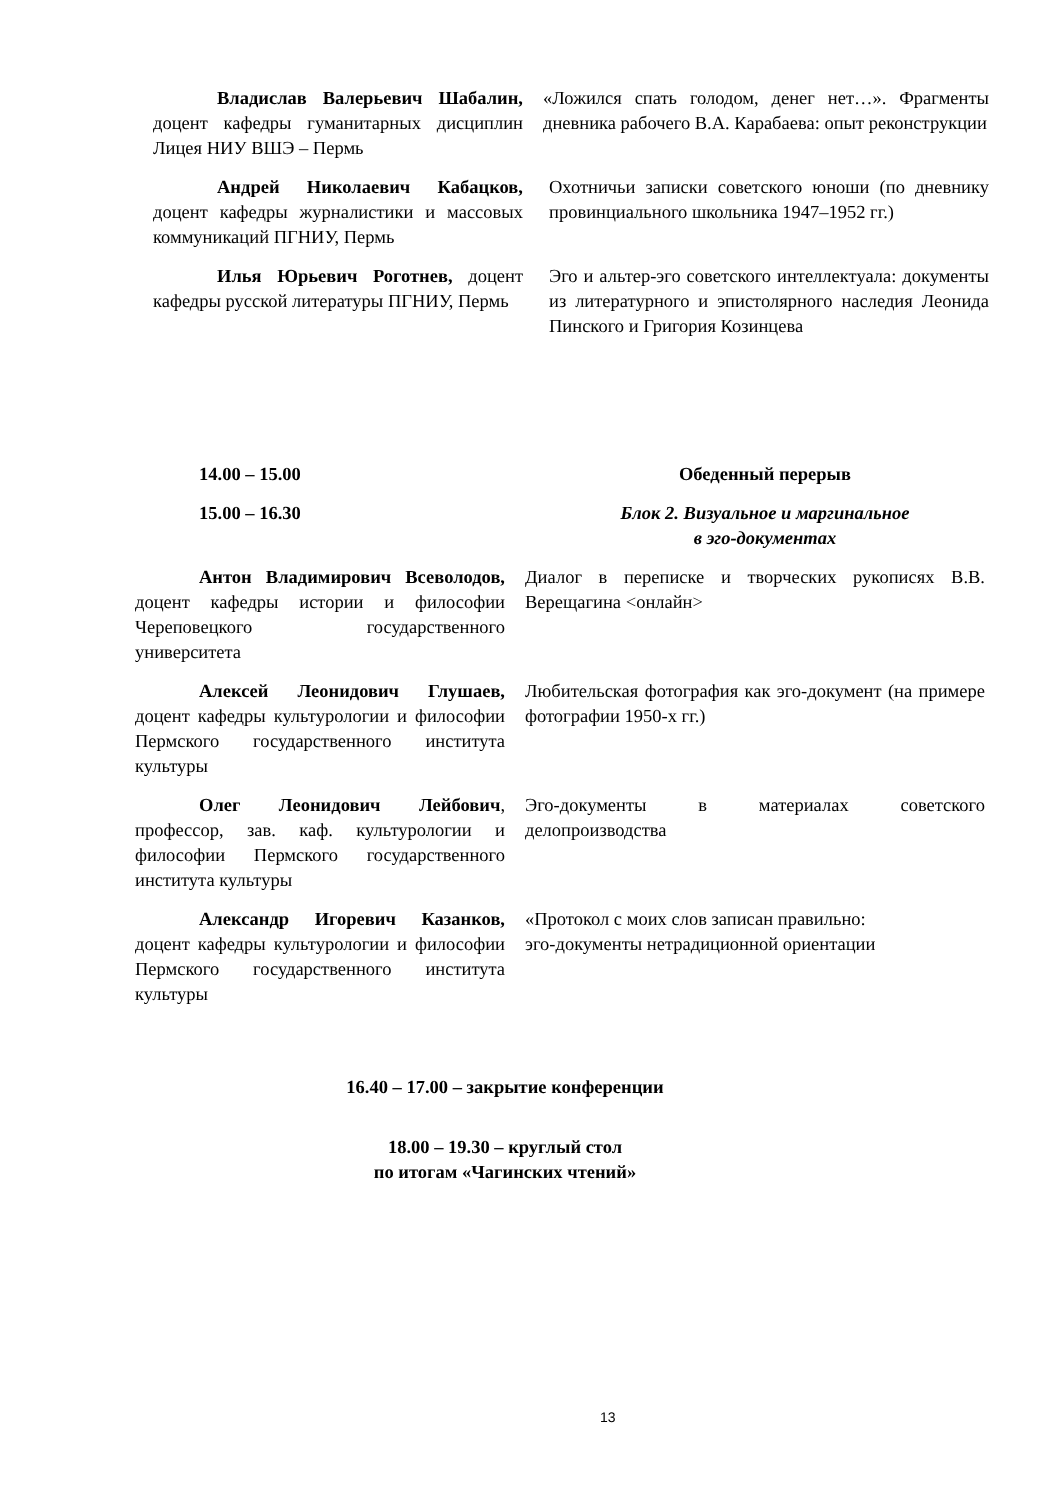| Владислав Валерьевич Шабалин, доцент кафедры гуманитарных дисциплин Лицея НИУ ВШЭ – Пермь | «Ложился спать голодом, денег нет…». Фрагменты дневника рабочего В.А. Карабаева: опыт реконструкции |
| Андрей Николаевич Кабацков, доцент кафедры журналистики и массовых коммуникаций ПГНИУ, Пермь | Охотничьи записки советского юноши (по дневнику провинциального школьника 1947–1952 гг.) |
| Илья Юрьевич Роготнев, доцент кафедры русской литературы ПГНИУ, Пермь | Эго и альтер-эго советского интеллектуала: документы из литературного и эпистолярного наследия Леонида Пинского и Григория Козинцева |
| 14.00 – 15.00 | Обеденный перерыв |
| 15.00 – 16.30 | Блок 2. Визуальное и маргинальное в эго-документах |
| Антон Владимирович Всеволодов, доцент кафедры истории и философии Череповецкого государственного университета | Диалог в переписке и творческих рукописях В.В. Верещагина <онлайн> |
| Алексей Леонидович Глушаев, доцент кафедры культурологии и философии Пермского государственного института культуры | Любительская фотография как эго-документ (на примере фотографии 1950-х гг.) |
| Олег Леонидович Лейбович , профессор, зав. каф. культурологии и философии Пермского государственного института культуры | Эго-документы в материалах советского делопроизводства |
| Александр Игоревич Казанков, доцент кафедры культурологии и философии Пермского государственного института культуры | «Протокол с моих слов записан правильно: эго-документы нетрадиционной ориентации |
16.40 – 17.00 – закрытие конференции
18.00 – 19.30 – круглый стол
по итогам «Чагинских чтений»
13